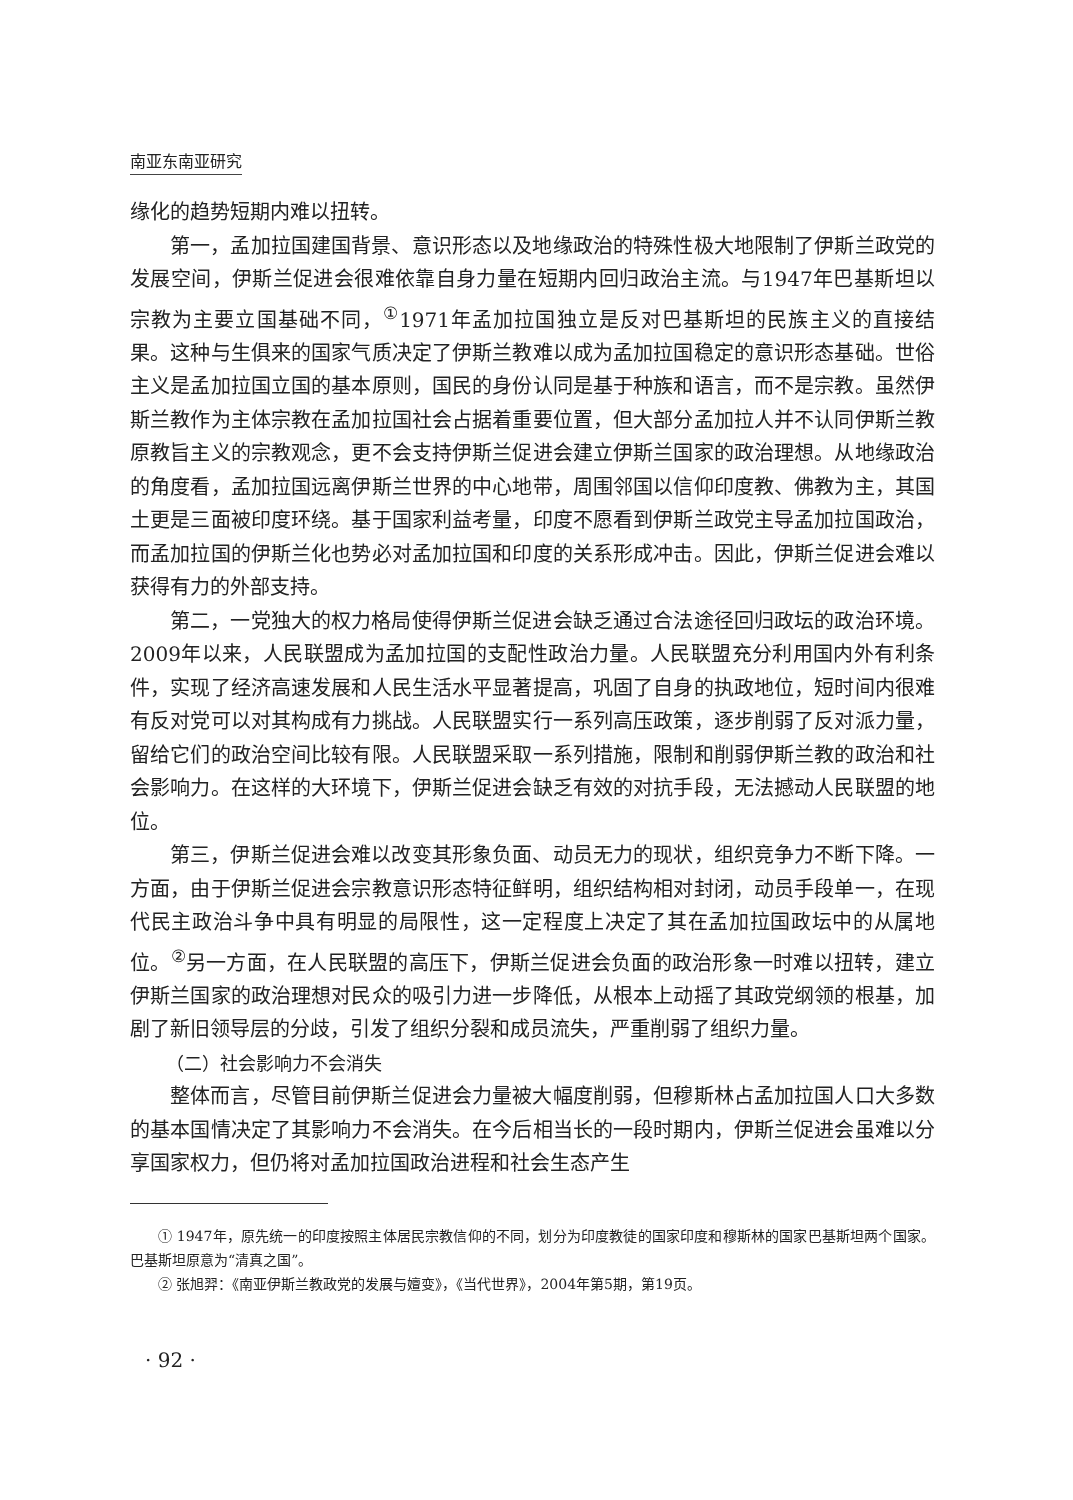南亚东南亚研究
缘化的趋势短期内难以扭转。
第一，孟加拉国建国背景、意识形态以及地缘政治的特殊性极大地限制了伊斯兰政党的发展空间，伊斯兰促进会很难依靠自身力量在短期内回归政治主流。与1947年巴基斯坦以宗教为主要立国基础不同，<sup>①</sup>1971年孟加拉国独立是反对巴基斯坦的民族主义的直接结果。这种与生俱来的国家气质决定了伊斯兰教难以成为孟加拉国稳定的意识形态基础。世俗主义是孟加拉国立国的基本原则，国民的身份认同是基于种族和语言，而不是宗教。虽然伊斯兰教作为主体宗教在孟加拉国社会占据着重要位置，但大部分孟加拉人并不认同伊斯兰教原教旨主义的宗教观念，更不会支持伊斯兰促进会建立伊斯兰国家的政治理想。从地缘政治的角度看，孟加拉国远离伊斯兰世界的中心地带，周围邻国以信仰印度教、佛教为主，其国土更是三面被印度环绕。基于国家利益考量，印度不愿看到伊斯兰政党主导孟加拉国政治，而孟加拉国的伊斯兰化也势必对孟加拉国和印度的关系形成冲击。因此，伊斯兰促进会难以获得有力的外部支持。
第二，一党独大的权力格局使得伊斯兰促进会缺乏通过合法途径回归政坛的政治环境。2009年以来，人民联盟成为孟加拉国的支配性政治力量。人民联盟充分利用国内外有利条件，实现了经济高速发展和人民生活水平显著提高，巩固了自身的执政地位，短时间内很难有反对党可以对其构成有力挑战。人民联盟实行一系列高压政策，逐步削弱了反对派力量，留给它们的政治空间比较有限。人民联盟采取一系列措施，限制和削弱伊斯兰教的政治和社会影响力。在这样的大环境下，伊斯兰促进会缺乏有效的对抗手段，无法撼动人民联盟的地位。
第三，伊斯兰促进会难以改变其形象负面、动员无力的现状，组织竞争力不断下降。一方面，由于伊斯兰促进会宗教意识形态特征鲜明，组织结构相对封闭，动员手段单一，在现代民主政治斗争中具有明显的局限性，这一定程度上决定了其在孟加拉国政坛中的从属地位。<sup>②</sup>另一方面，在人民联盟的高压下，伊斯兰促进会负面的政治形象一时难以扭转，建立伊斯兰国家的政治理想对民众的吸引力进一步降低，从根本上动摇了其政党纲领的根基，加剧了新旧领导层的分歧，引发了组织分裂和成员流失，严重削弱了组织力量。
（二）社会影响力不会消失
整体而言，尽管目前伊斯兰促进会力量被大幅度削弱，但穆斯林占孟加拉国人口大多数的基本国情决定了其影响力不会消失。在今后相当长的一段时期内，伊斯兰促进会虽难以分享国家权力，但仍将对孟加拉国政治进程和社会生态产生
① 1947年，原先统一的印度按照主体居民宗教信仰的不同，划分为印度教徒的国家印度和穆斯林的国家巴基斯坦两个国家。巴基斯坦原意为“清真之国”。
② 张旭羿：《南亚伊斯兰教政党的发展与嬗变》，《当代世界》，2004年第5期，第19页。
· 92 ·